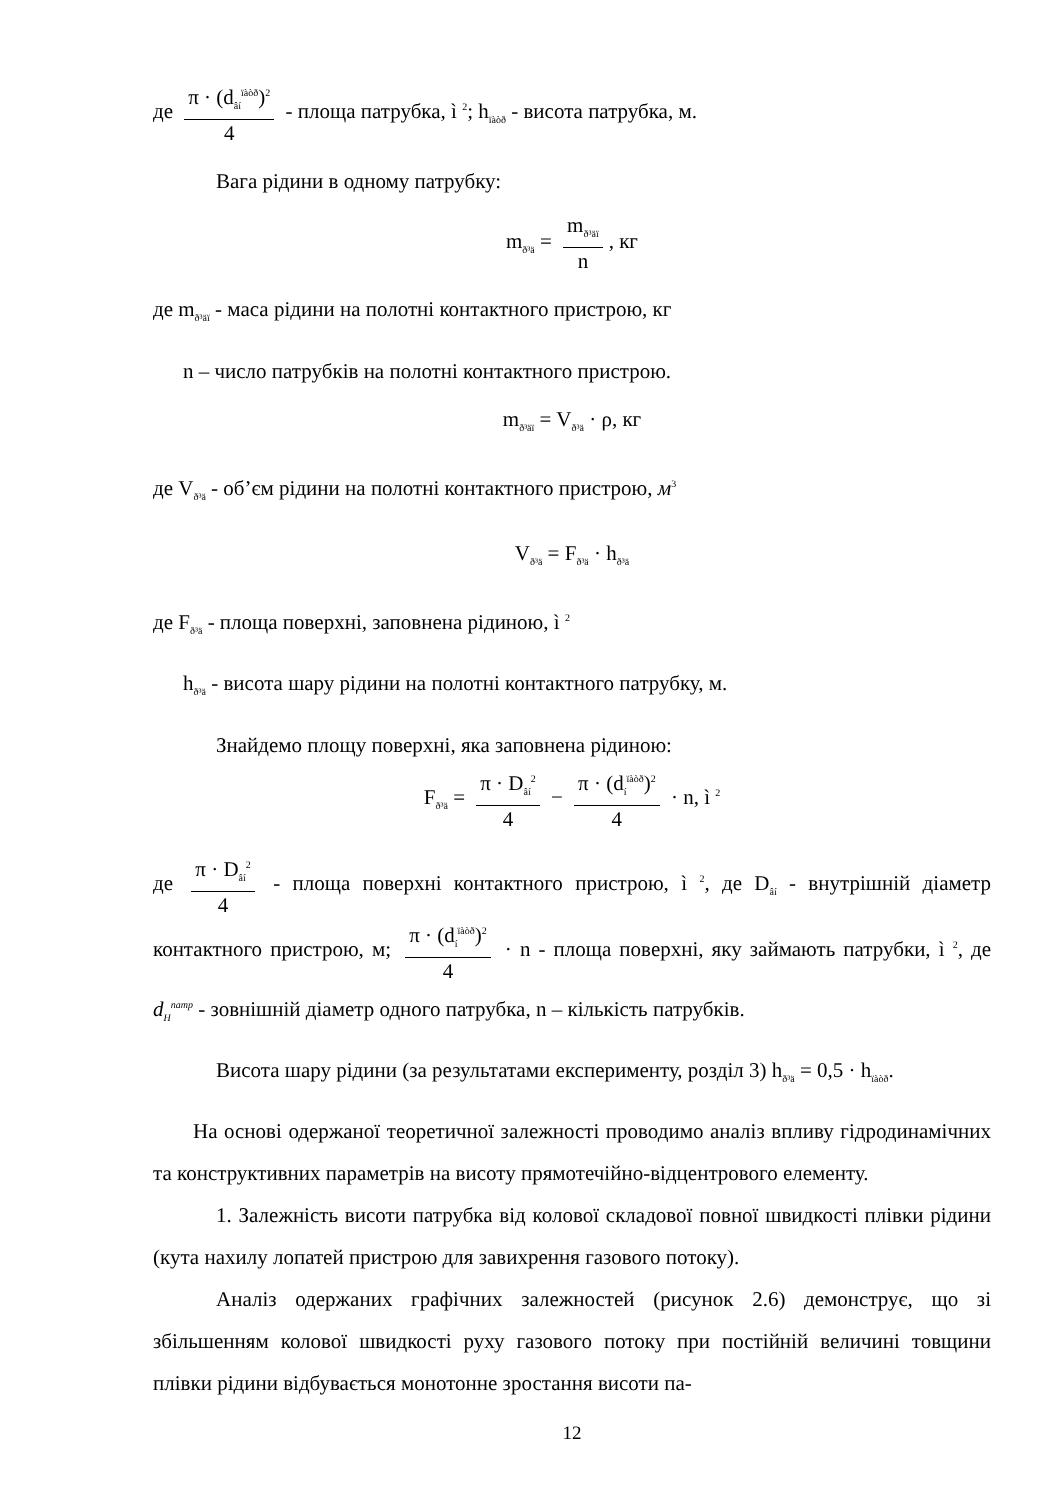де π · (d<sub>âí</sub><sup>ïàòð</sup>)<sup>2</sup> 4 - площа патрубка, ì <sup>2</sup>; h<sub>ïàòð</sub> - висота патрубка, м.
Вага рідини в одному патрубку:
m<sub>ð³ä</sub> = m<sub>ð³äï</sub> n, кг
де m<sub>ð³äï</sub> - маса рідини на полотні контактного пристрою, кг
n – число патрубків на полотні контактного пристрою.
m<sub>ð³äï</sub> = V<sub>ð³ä</sub> · ρ, кг
де V<sub>ð³ä</sub> - об’єм рідини на полотні контактного пристрою, м<sup>3</sup>
V<sub>ð³ä</sub> = F<sub>ð³ä</sub> · h<sub>ð³ä</sub>
де F<sub>ð³ä</sub> - площа поверхні, заповнена рідиною, ì <sup>2</sup>
h<sub>ð³ä</sub> - висота шару рідини на полотні контактного патрубку, м.
Знайдемо площу поверхні, яка заповнена рідиною:
F<sub>ð³ä</sub> = π · D<sub>âí</sub><sup>2</sup> 4 − π · (d<sub>í</sub><sup>ïàòð</sup>)<sup>2</sup> 4 · n, ì <sup>2</sup>
де π · D<sub>âí</sub><sup>2</sup> 4 - площа поверхні контактного пристрою, ì <sup>2</sup>, де D<sub>âí</sub> - внутрішній діаметр контактного пристрою, м; π · (d<sub>í</sub><sup>ïàòð</sup>)<sup>2</sup> 4 · n - площа поверхні, яку займають патрубки, ì <sup>2</sup>, де d<sub>H</sub><sup>патр</sup> - зовнішній діаметр одного патрубка, n – кількість патрубків.
Висота шару рідини (за результатами експерименту, розділ 3) h<sub>ð³ä</sub> = 0,5 · h<sub>ïàòð</sub>.
На основі одержаної теоретичної залежності проводимо аналіз впливу гідродинамічних та конструктивних параметрів на висоту прямотечійно-відцентрового елементу.
1. Залежність висоти патрубка від колової складової повної швидкості плівки рідини (кута нахилу лопатей пристрою для завихрення газового потоку).
Аналіз одержаних графічних залежностей (рисунок 2.6) демонструє, що зі збільшенням колової швидкості руху газового потоку при постійній величині товщини плівки рідини відбувається монотонне зростання висоти па-
12